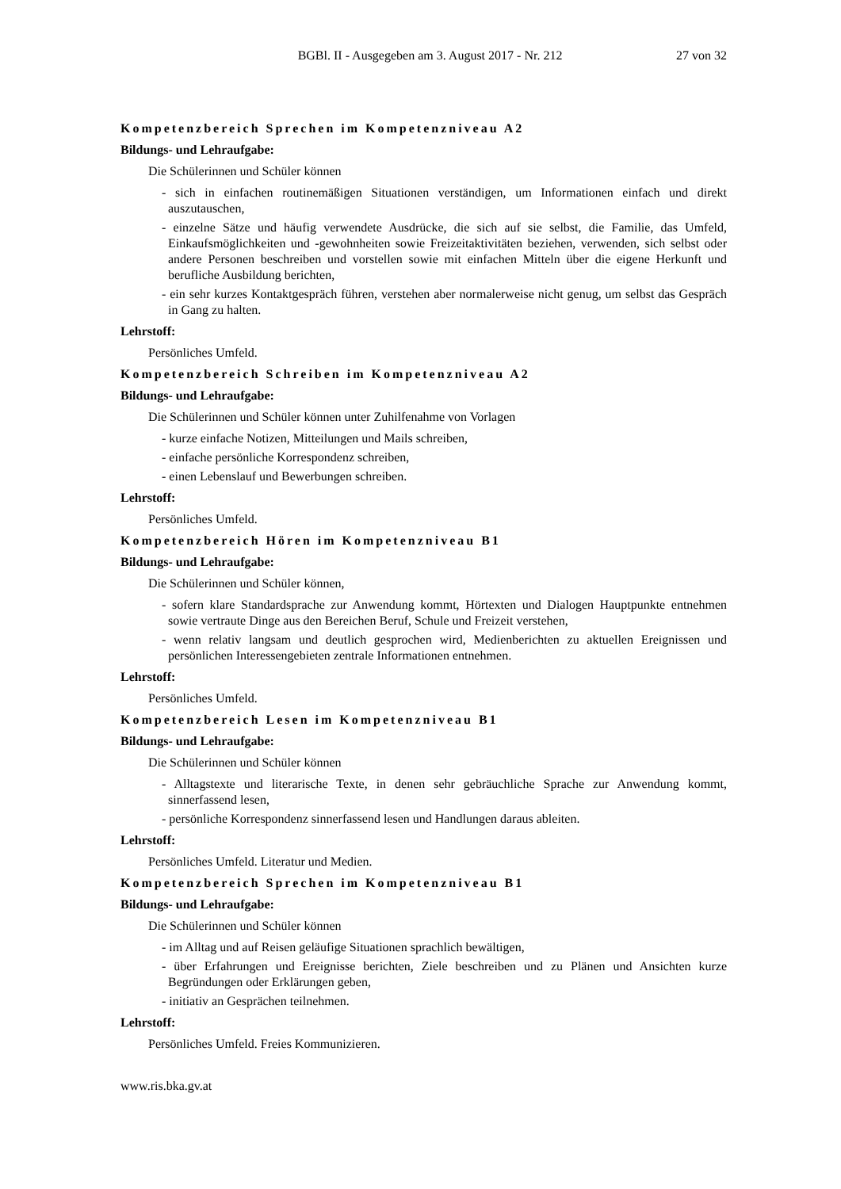BGBl. II - Ausgegeben am 3. August 2017 - Nr. 212 27 von 32
Kompetenzbereich Sprechen im Kompetenzniveau A2
Bildungs- und Lehraufgabe:
Die Schülerinnen und Schüler können
- sich in einfachen routinemäßigen Situationen verständigen, um Informationen einfach und direkt auszutauschen,
- einzelne Sätze und häufig verwendete Ausdrücke, die sich auf sie selbst, die Familie, das Umfeld, Einkaufsmöglichkeiten und -gewohnheiten sowie Freizeitaktivitäten beziehen, verwenden, sich selbst oder andere Personen beschreiben und vorstellen sowie mit einfachen Mitteln über die eigene Herkunft und berufliche Ausbildung berichten,
- ein sehr kurzes Kontaktgespräch führen, verstehen aber normalerweise nicht genug, um selbst das Gespräch in Gang zu halten.
Lehrstoff:
Persönliches Umfeld.
Kompetenzbereich Schreiben im Kompetenzniveau A2
Bildungs- und Lehraufgabe:
Die Schülerinnen und Schüler können unter Zuhilfenahme von Vorlagen
- kurze einfache Notizen, Mitteilungen und Mails schreiben,
- einfache persönliche Korrespondenz schreiben,
- einen Lebenslauf und Bewerbungen schreiben.
Lehrstoff:
Persönliches Umfeld.
Kompetenzbereich Hören im Kompetenzniveau B1
Bildungs- und Lehraufgabe:
Die Schülerinnen und Schüler können,
- sofern klare Standardsprache zur Anwendung kommt, Hörtexten und Dialogen Hauptpunkte entnehmen sowie vertraute Dinge aus den Bereichen Beruf, Schule und Freizeit verstehen,
- wenn relativ langsam und deutlich gesprochen wird, Medienberichten zu aktuellen Ereignissen und persönlichen Interessengebieten zentrale Informationen entnehmen.
Lehrstoff:
Persönliches Umfeld.
Kompetenzbereich Lesen im Kompetenzniveau B1
Bildungs- und Lehraufgabe:
Die Schülerinnen und Schüler können
- Alltagstexte und literarische Texte, in denen sehr gebräuchliche Sprache zur Anwendung kommt, sinnerfassend lesen,
- persönliche Korrespondenz sinnerfassend lesen und Handlungen daraus ableiten.
Lehrstoff:
Persönliches Umfeld. Literatur und Medien.
Kompetenzbereich Sprechen im Kompetenzniveau B1
Bildungs- und Lehraufgabe:
Die Schülerinnen und Schüler können
- im Alltag und auf Reisen geläufige Situationen sprachlich bewältigen,
- über Erfahrungen und Ereignisse berichten, Ziele beschreiben und zu Plänen und Ansichten kurze Begründungen oder Erklärungen geben,
- initiativ an Gesprächen teilnehmen.
Lehrstoff:
Persönliches Umfeld. Freies Kommunizieren.
www.ris.bka.gv.at